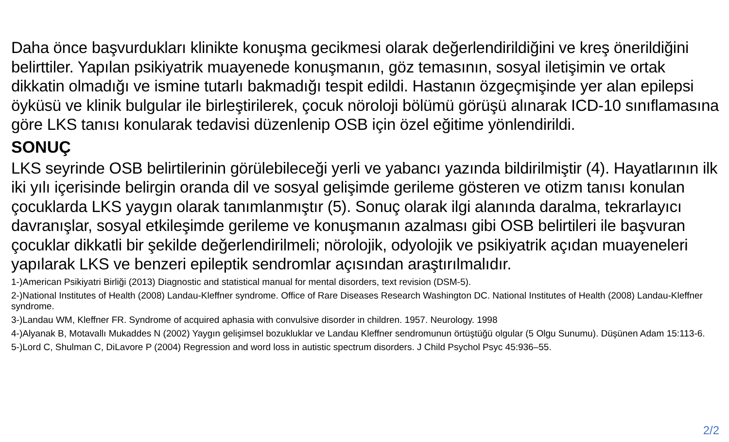Daha önce başvurdukları klinikte konuşma gecikmesi olarak değerlendirildiğini ve kreş önerildiğini belirttiler. Yapılan psikiyatrik muayenede konuşmanın, göz temasının, sosyal iletişimin ve ortak dikkatin olmadığı ve ismine tutarlı bakmadığı tespit edildi. Hastanın özgeçmişinde yer alan epilepsi öyküsü ve klinik bulgular ile birleştirilerek, çocuk nöroloji bölümü görüşü alınarak ICD-10 sınıflamasına göre LKS tanısı konularak tedavisi düzenlenip OSB için özel eğitime yönlendirildi.
SONUÇ
LKS seyrinde OSB belirtilerinin görülebileceği yerli ve yabancı yazında bildirilmiştir (4). Hayatlarının ilk iki yılı içerisinde belirgin oranda dil ve sosyal gelişimde gerileme gösteren ve otizm tanısı konulan çocuklarda LKS yaygın olarak tanımlanmıştır (5). Sonuç olarak ilgi alanında daralma, tekrarlayıcı davranışlar, sosyal etkileşimde gerileme ve konuşmanın azalması gibi OSB belirtileri ile başvuran çocuklar dikkatli bir şekilde değerlendirilmeli; nörolojik, odyolojik ve psikiyatrik açıdan muayeneleri yapılarak LKS ve benzeri epileptik sendromlar açısından araştırılmalıdır.
1-)American Psikiyatri Birliği (2013) Diagnostic and statistical manual for mental disorders, text revision (DSM-5).
2-)National Institutes of Health (2008) Landau-Kleffner syndrome. Office of Rare Diseases Research Washington DC. National Institutes of Health (2008) Landau-Kleffner syndrome.
3-)Landau WM, Kleffner FR. Syndrome of acquired aphasia with convulsive disorder in children. 1957. Neurology. 1998
4-)Alyanak B, Motavallı Mukaddes N (2002) Yaygın gelişimsel bozukluklar ve Landau Kleffner sendromunun örtüştüğü olgular (5 Olgu Sunumu). Düşünen Adam 15:113-6.
5-)Lord C, Shulman C, DiLavore P (2004) Regression and word loss in autistic spectrum disorders. J Child Psychol Psyc 45:936–55.
2/2